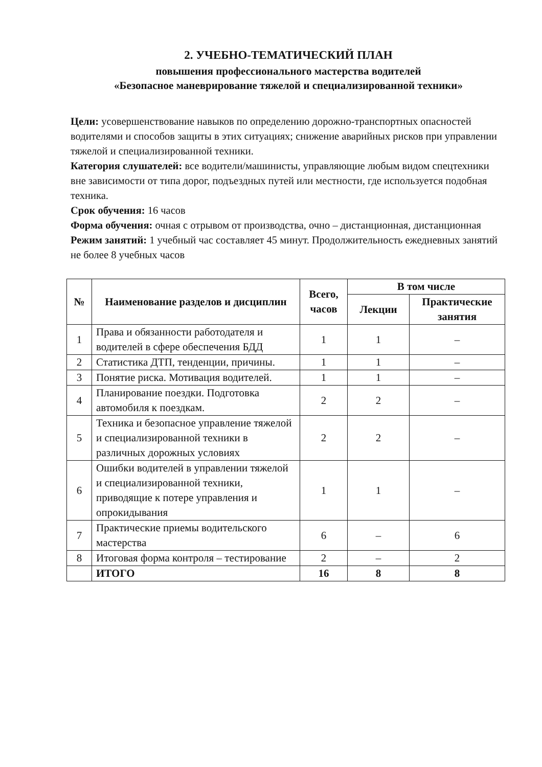2. УЧЕБНО-ТЕМАТИЧЕСКИЙ ПЛАН
повышения профессионального мастерства водителей
«Безопасное маневрирование тяжелой и специализированной техники»
Цели: усовершенствование навыков по определению дорожно-транспортных опасностей водителями и способов защиты в этих ситуациях; снижение аварийных рисков при управлении тяжелой и специализированной техники.
Категория слушателей: все водители/машинисты, управляющие любым видом спецтехники вне зависимости от типа дорог, подъездных путей или местности, где используется подобная техника.
Срок обучения: 16 часов
Форма обучения: очная с отрывом от производства, очно – дистанционная, дистанционная
Режим занятий: 1 учебный час составляет 45 минут. Продолжительность ежедневных занятий не более 8 учебных часов
| № | Наименование разделов и дисциплин | Всего, часов | В том числе | |
| --- | --- | --- | --- | --- |
| | | | Лекции | Практические занятия |
| 1 | Права и обязанности работодателя и водителей в сфере обеспечения БДД | 1 | 1 | – |
| 2 | Статистика ДТП, тенденции, причины. | 1 | 1 | – |
| 3 | Понятие риска. Мотивация водителей. | 1 | 1 | – |
| 4 | Планирование поездки. Подготовка автомобиля к поездкам. | 2 | 2 | – |
| 5 | Техника и безопасное управление тяжелой и специализированной техники в различных дорожных условиях | 2 | 2 | – |
| 6 | Ошибки водителей в управлении тяжелой и специализированной техники, приводящие к потере управления и опрокидывания | 1 | 1 | – |
| 7 | Практические приемы водительского мастерства | 6 | – | 6 |
| 8 | Итоговая форма контроля – тестирование | 2 | – | 2 |
| | ИТОГО | 16 | 8 | 8 |